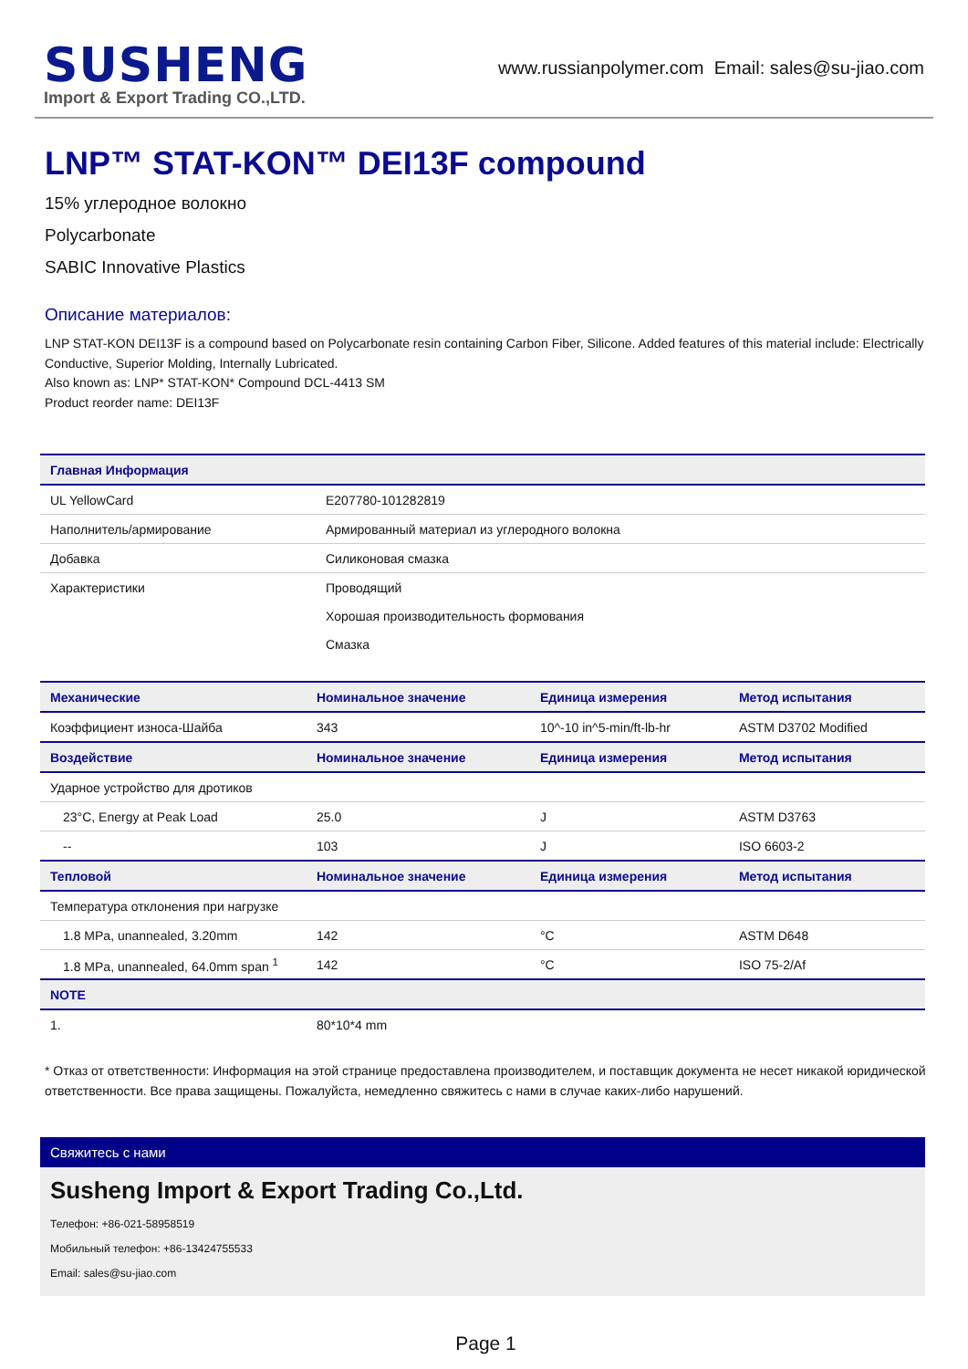SUSHENG
Import & Export Trading CO.,LTD.
www.russianpolymer.com Email: sales@su-jiao.com
LNP™ STAT-KON™ DEI13F compound
15% углеродное волокно
Polycarbonate
SABIC Innovative Plastics
Описание материалов:
LNP STAT-KON DEI13F is a compound based on Polycarbonate resin containing Carbon Fiber, Silicone. Added features of this material include: Electrically Conductive, Superior Molding, Internally Lubricated.
Also known as: LNP* STAT-KON* Compound DCL-4413 SM
Product reorder name: DEI13F
| Главная Информация | |
| --- | --- |
| UL YellowCard | E207780-101282819 |
| Наполнитель/армирование | Армированный материал из углеродного волокна |
| Добавка | Силиконовая смазка |
| Характеристики | Проводящий |
| | Хорошая производительность формования |
| | Смазка |
| Механические | Номинальное значение | Единица измерения | Метод испытания |
| --- | --- | --- | --- |
| Коэффициент износа-Шайба | 343 | 10^-10 in^5-min/ft-lb-hr | ASTM D3702 Modified |
| Воздействие | Номинальное значение | Единица измерения | Метод испытания |
| Ударное устройство для дротиков | | | |
| 23°C, Energy at Peak Load | 25.0 | J | ASTM D3763 |
| -- | 103 | J | ISO 6603-2 |
| Тепловой | Номинальное значение | Единица измерения | Метод испытания |
| Температура отклонения при нагрузке | | | |
| 1.8 MPa, unannealed, 3.20mm | 142 | °C | ASTM D648 |
| 1.8 MPa, unannealed, 64.0mm span <sup>1</sup> | 142 | °C | ISO 75-2/Af |
| NOTE | | | |
| 1. | 80*10*4 mm | | |
* Отказ от ответственности: Информация на этой странице предоставлена производителем, и поставщик документа не несет никакой юридической ответственности. Все права защищены. Пожалуйста, немедленно свяжитесь с нами в случае каких-либо нарушений.
Свяжитесь с нами
Susheng Import & Export Trading Co.,Ltd.
Телефон: +86-021-58958519
Мобильный телефон: +86-13424755533
Email: sales@su-jiao.com
Page 1